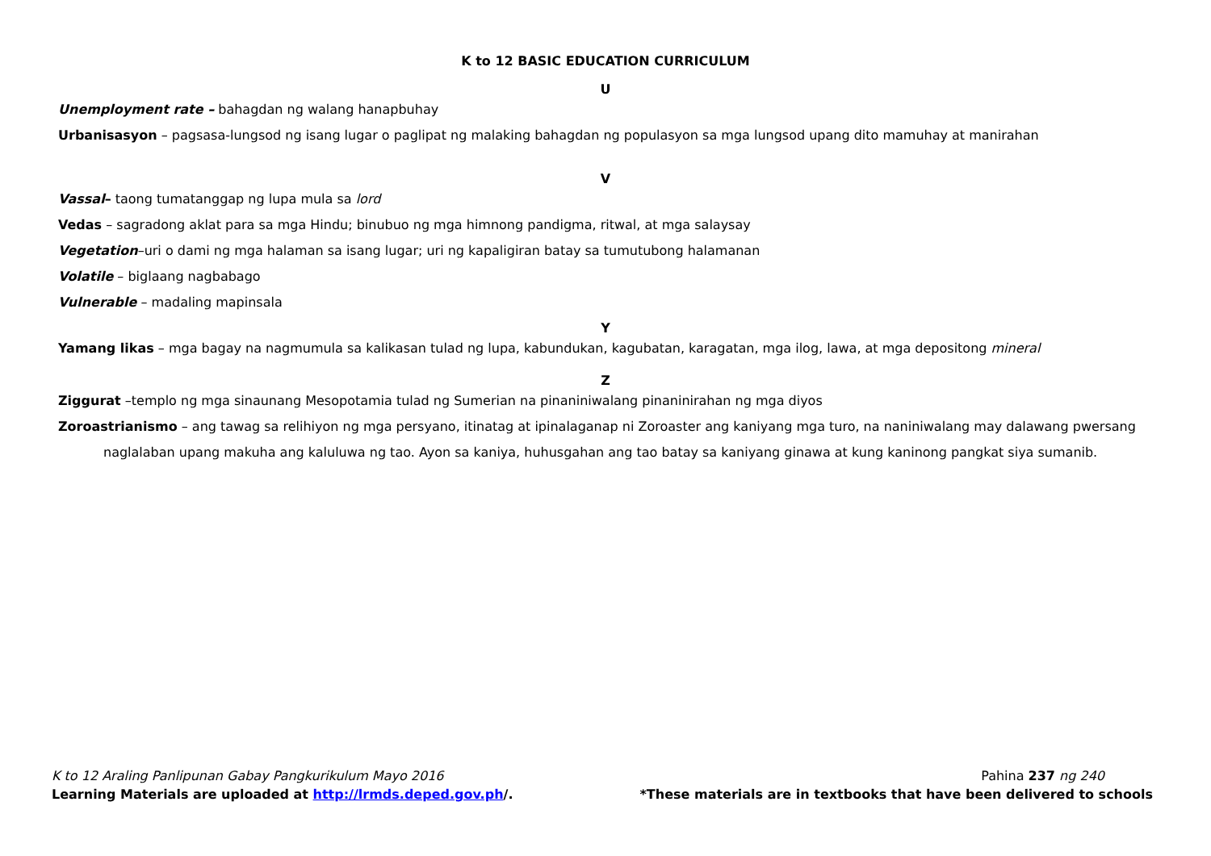K to 12 BASIC EDUCATION CURRICULUM
U
Unemployment rate – bahagdan ng walang hanapbuhay
Urbanisasyon – pagsasa-lungsod ng isang lugar o paglipat ng malaking bahagdan ng populasyon sa mga lungsod upang dito mamuhay at manirahan
V
Vassal– taong tumatanggap ng lupa mula sa lord
Vedas – sagradong aklat para sa mga Hindu; binubuo ng mga himnong pandigma, ritwal, at mga salaysay
Vegetation–uri o dami ng mga halaman sa isang lugar; uri ng kapaligiran batay sa tumutubong halamanan
Volatile – biglaang nagbabago
Vulnerable – madaling mapinsala
Y
Yamang likas – mga bagay na nagmumula sa kalikasan tulad ng lupa, kabundukan, kagubatan, karagatan, mga ilog, lawa, at mga depositong mineral
Z
Ziggurat –templo ng mga sinaunang Mesopotamia tulad ng Sumerian na pinaniniwalang pinaninirahan ng mga diyos
Zoroastrianismo – ang tawag sa relihiyon ng mga persyano, itinatag at ipinalaganap ni Zoroaster ang kaniyang mga turo, na naniniwalang may dalawang pwersang naglalaban upang makuha ang kaluluwa ng tao. Ayon sa kaniya, huhusgahan ang tao batay sa kaniyang ginawa at kung kaninong pangkat siya sumanib.
K to 12 Araling Panlipunan Gabay Pangkurikulum Mayo 2016 Pahina 237 ng 240
Learning Materials are uploaded at http://lrmds.deped.gov.ph/. *These materials are in textbooks that have been delivered to schools